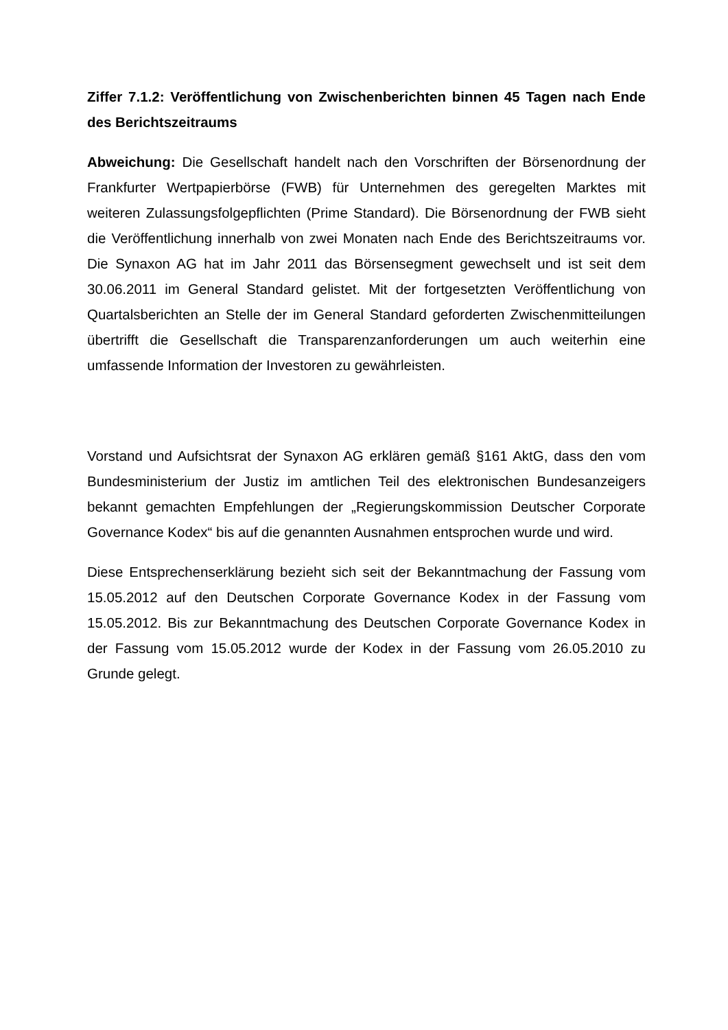Ziffer 7.1.2: Veröffentlichung von Zwischenberichten binnen 45 Tagen nach Ende des Berichtszeitraums
Abweichung: Die Gesellschaft handelt nach den Vorschriften der Börsenordnung der Frankfurter Wertpapierbörse (FWB) für Unternehmen des geregelten Marktes mit weiteren Zulassungsfolgepflichten (Prime Standard). Die Börsenordnung der FWB sieht die Veröffentlichung innerhalb von zwei Monaten nach Ende des Berichtszeitraums vor. Die Synaxon AG hat im Jahr 2011 das Börsensegment gewechselt und ist seit dem 30.06.2011 im General Standard gelistet. Mit der fortgesetzten Veröffentlichung von Quartalsberichten an Stelle der im General Standard geforderten Zwischenmitteilungen übertrifft die Gesellschaft die Transparenzanforderungen um auch weiterhin eine umfassende Information der Investoren zu gewährleisten.
Vorstand und Aufsichtsrat der Synaxon AG erklären gemäß §161 AktG, dass den vom Bundesministerium der Justiz im amtlichen Teil des elektronischen Bundesanzeigers bekannt gemachten Empfehlungen der „Regierungskommission Deutscher Corporate Governance Kodex“ bis auf die genannten Ausnahmen entsprochen wurde und wird.
Diese Entsprechenserklärung bezieht sich seit der Bekanntmachung der Fassung vom 15.05.2012 auf den Deutschen Corporate Governance Kodex in der Fassung vom 15.05.2012. Bis zur Bekanntmachung des Deutschen Corporate Governance Kodex in der Fassung vom 15.05.2012 wurde der Kodex in der Fassung vom 26.05.2010 zu Grunde gelegt.